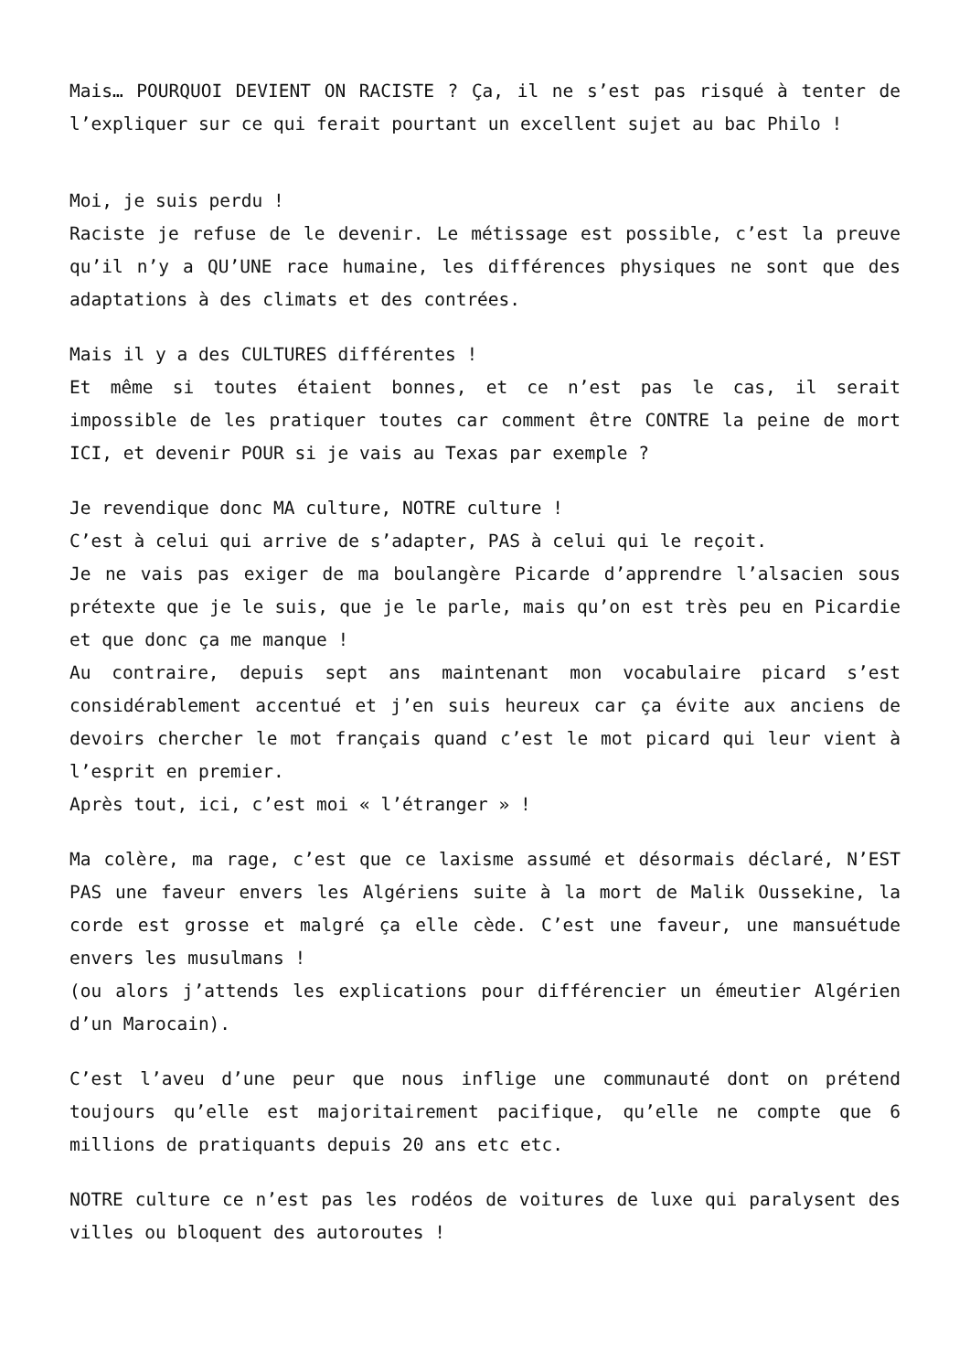Mais… POURQUOI DEVIENT ON RACISTE ? Ça, il ne s’est pas risqué à tenter de l’expliquer sur ce qui ferait pourtant un excellent sujet au bac Philo !
Moi, je suis perdu !
Raciste je refuse de le devenir. Le métissage est possible, c’est la preuve qu’il n’y a QU’UNE race humaine, les différences physiques ne sont que des adaptations à des climats et des contrées.
Mais il y a des CULTURES différentes !
Et même si toutes étaient bonnes, et ce n’est pas le cas, il serait impossible de les pratiquer toutes car comment être CONTRE la peine de mort ICI, et devenir POUR si je vais au Texas par exemple ?
Je revendique donc MA culture, NOTRE culture !
C’est à celui qui arrive de s’adapter, PAS à celui qui le reçoit.
Je ne vais pas exiger de ma boulangère Picarde d’apprendre l’alsacien sous prétexte que je le suis, que je le parle, mais qu’on est très peu en Picardie et que donc ça me manque !
Au contraire, depuis sept ans maintenant mon vocabulaire picard s’est considérablement accentué et j’en suis heureux car ça évite aux anciens de devoirs chercher le mot français quand c’est le mot picard qui leur vient à l’esprit en premier.
Après tout, ici, c’est moi « l’étranger » !
Ma colère, ma rage, c’est que ce laxisme assumé et désormais déclaré, N’EST PAS une faveur envers les Algériens suite à la mort de Malik Oussekine, la corde est grosse et malgré ça elle cède. C’est une faveur, une mansuétude envers les musulmans !
(ou alors j’attends les explications pour différencier un émeutier Algérien d’un Marocain).
C’est l’aveu d’une peur que nous inflige une communauté dont on prétend toujours qu’elle est majoritairement pacifique, qu’elle ne compte que 6 millions de pratiquants depuis 20 ans etc etc.
NOTRE culture ce n’est pas les rodéos de voitures de luxe qui paralysent des villes ou bloquent des autoroutes !